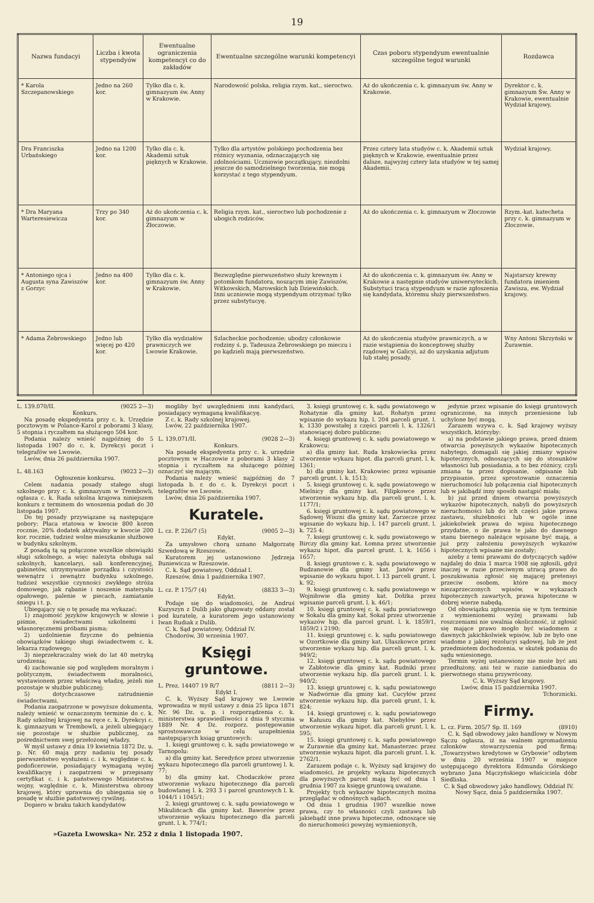19
| Nazwa fundacyi | Liczba i kwota stypendyów | Ewentualne ograniczenia kompetencyi co do zakładów | Ewentualne szczególne warunki kompetencyi | Czas poboru stypendyum ewentualnie szczególne tegoż warunki | Rozdawca |
| --- | --- | --- | --- | --- | --- |
| * Karola Szczepanowskiego | Jedno na 260 kor. | Tylko dla c. k. gimnazyum św. Anny w Krakowie. | Narodowość polska, religia rzym. kat., sieroctwo. | Aż do ukończenia c. k. gimnazyum św. Anny w Krakowie. | Dyrektor c. k. gimnazyum Św. Anny w Krakowie, ewentualnie Wydział krajowy. |
| Dra Franciszka Urbańskiego | Jedno na 1200 kor. | Tylko dla c. k. Akademii sztuk pięknych w Krakowie. | Tylko dla artystów polskiego pochodzenia bez różnicy wyznania, odznaczających się zdolnościami. Uczniowie początkujący, niezdolni jeszcze do samodzielnego tworzenia, nie mogą korzystać z tego stypendyum. | Przez cztery lata studyów c. k. Akademii sztuk pięknych w Krakowie, ewentualnie przez dalsze, najwyżej cztery lata studyów w tej samej Akademii. | Wydział krajowy. |
| * Dra Maryana Warteresiewicza | Trzy po 340 kor. | Aż do ukończenia c. k. gimnazyum w Złoczowie. | Religia rzym. kat., sieroctwo lub pochodzenie z ubogich rodziców. | Aż do ukończenia c. k. gimnazyum w Złoczowie | Rzym.-kat. katecheta przy c. k. gimnazyum w Złoczowie. |
| * Antoniego ojca i Augusta syna Zawiszów z Gorzyc | Jedno na 400 kor. | Tylko dla c. k. gimnazyum św. Anny w Krakowie. | Bezwzględne pierwszeństwo służy krewnym i potomkom fundatora, noszącym imię Zawiszów, Witkowskich, Marowskich lub Dziewińskich. Inni uczniowie mogą stypendyum otrzymać tylko przez substytucyę. | Aż do ukończenia c. k. gimnazyum św. Anny w Krakowie a następnie studyów uniwersyteckich. Substytuci tracą stypendyum w razie zgłoszenia się kandydata, któremu służy pierwszeństwo. | Najstarszy krewny fundatora imieniem Zawisza, ew. Wydział krajowy. |
| * Adama Żebrowskiego | Jedno lub więcej po 420 kor. | Tylko dla wydziałów prawniczych we Lwowie Krakowie. | Szlacheckie pochodzenie; ubodzy członkowie rodziny ś. p. Tadeusza Żebrowskiego po mieczu i po kądzieli mają pierwszeństwo. | Aż do ukończenia studyów prawniczych, a w razie wstąpienia do konceptowej służby rządowej w Galicyi, aż do uzyskania adjutum lub stałej posady. | Wny Antoni Skrzyński w Żurawnie. |
L. 139.070/II. (9025 2—3)
Konkurs.
Na posadę ekspedyenta przy c. k. Urzędzie pocztowym w Polance-Karol z poborami 3 klasy, 5 stopnia i ryczałtem na służącego 504 kor.
Podania należy wnieść najpóźniej do 5 listopada 1907 do c. k. Dyrekcyi poczt i telegrafów we Lwowie.
Lwów, dnia 26 października 1907.
L. 48.163 (9023 2—3)
Ogłoszenie konkursu.
Celem nadania posady stałego sługi szkolnego przy c. k. gimnazyum w Trembowli, ogłasza c. k. Rada szkolna krajowa niniejszem konkurs z terminem do wnoszenia podań do 30 listopada 1907.
Do tej posady przywiązane są następujące pobory: Płaca etatowa w kwocie 800 koron rocznie, 20% dodatek aktywalny w kwocie 200 kor. rocznie, tudzież wolne mieszkanie służbowe w budynku szkolnym.
Z posadą tą są połączone wszelkie obowiązki sługi szkolnego, a więc należyta obsługa sal szkolnych, kancelaryi, sali konferencyjnej, gabinetów, utrzymywanie porządku i czystości wewnątrz i zewnątrz budynku szkolnego, tudzież wszystkie czynności zwykłego stróża domowego, jak rąbanie i noszenie materyału opałowego, palenie w piecach, zamiatanie śniegu i t. p.
Ubiegający się o tę posadę ma wykazać:
1) znajomość języków krajowych w słowie i piśmie, świadectwami szkolnemi i własnoręcznemi próbami pisma;
2) uzdolnienie fizyczne do pełnienia obowiązków takiego sługi świadectwem c. k. lekarza rządowego;
3) nieprzekraczalny wiek do lat 40 metryką urodzenia;
4) zachowanie się pod względem moralnym i politycznym, świadectwem moralności, wystawionem przez właściwą władzę, jeżeli nie pozostaje w służbie publicznej;
5) dotychczasowe zatrudnienie świadectwami.
Podania zaopatrzone w powyższe dokumenta, należy wnieść w oznaczonym terminie do c. k. Rady szkolnej krajowej na ręce c. k. Dyrekcyi c. k. gimnazyum w Trembowli, a jeżeli ubiegający się pozostaje w służbie publicznej, za pośrednictwem swej przełożonej władzy.
W myśl ustawy z dnia 19 kwietnia 1872 Dz. u. p. Nr. 60 mają przy nadaniu tej posady pierwszeństwo wysłużeni c. i k. względnie c. k. podoficerowie, posiadający wymaganą wyżej kwalifikacyę i zaopatrzeni w przepisany certyfikat c. i k. państwowego Ministerstwa wojny, względnie c. k. Ministerstwa obrony krajowej, który uprawnia do ubiegania się o posadę w służbie państwowej cywilnej.
Dopiero w braku takich kandydatów
mogliby być uwzględnieni inni kandydaci, posiadający wymaganą kwalifikacyę.
Z c. k. Rady szkolnej krajowej.
Lwów, 22 października 1907.
L. 139.071/II. (9028 2—3)
Konkurs.
Na posadę ekspedyenta przy c. k. urzędzie pocztowym w Haczowie z poborami 3 klasy 2 stopnia i ryczałtem na służącego później oznaczyć się mającym.
Podania należy wnieść najpóźniej do 7 listopada b. r. do c. k. Dyrekcyi poczt i telegrafów we Lwowie.
Lwów, dnia 26 października 1907.
Kuratele.
L. cz. P. 226/7 (5) (9005 2—3)
Edykt.
Za umysłowo chorą uznano Małgorzatę Szwedową w Rzeszowie.
Kuratorem jej ustanowiono Jędrzeja Buniewicza w Rzeszowie.
C. k. Sąd powiatowy, Oddział I.
Rzeszów, dnia 1 października 1907.
L. cz. P. 175/7 (4) (8833 3—3)
Edykt.
Podaje się do wiadomości, że Andruś Kuzyszyn z Dulib jako głupowaty oddany został pod kuratelę, a kuratorem jego ustanowiony Iwan Rudiak z Dulib.
C. k. Sąd powiatowy, Oddział IV.
Chodorów, 30 września 1907.
Księgi gruntowe.
L. Prez. 14407 19 R/7 (8811 2—3)
Edykt I.
C. k. Wyższy Sąd krajowy we Lwowie wprowadza w myśl ustawy z dnia 25 lipca 1871 Nr. 96 Dz. u. p. i rozporządzenia c. k. ministerstwa sprawiedliwości z dnia 9 stycznia 1889 Nr. 4 Dz. rozporz. postępowanie sprostowawcze w celu uzupełnienia następujących ksiąg gruntowych:
1. księgi gruntowej c. k. sądu powiatowego w Tarnopolu:
a) dla gminy kat. Seredyńce przez utworzenie wykazu hipotecznego dla parceli gruntowej l. k. 77;
b) dla gminy kat. Chodaczków przez utworzenie wykazu hipotecznego dla parceli budowlanej l. k. 293 3 i parcel gruntowych l. k. 1044/1 i 1045/1;
2. księgi gruntowej c. k. sądu powiatowego w Mikulińcach dla gminy kat. Baworów przez utworzenie wykazu hipotecznego dla parceli grunt. l. k. 774/1;
3. księgi gruntowej c. k. sądu powiatowego w Rohatynie dla gminy kat. Rohatyn przez wpisanie do wykazu hip. l. 204 parceli grunt. l. k. 1330 powstałej z części parceli l. k. 1326/1 stanowiącej dobro publiczne;
4. księgi gruntowej c. k. sądu powiatowego w Krakowcu:
a) dla gminy kat. Ruda krakowiecka przez utworzenie wykazu hipot. dla parceli grunt. l. k. 1361;
b) dla gminy kat. Krakowiec przez wpisanie parceli grunt. l. k. 1513;
5. księgi gruntowej c. k. sądu powiatowego w Mielnicy dla gminy kat. Filipkowce przez utworzenie wykazu hip. dla parceli grunt. l. k. 1177/1;
6. księgi gruntowej c. k. sądu powiatowego w Sądowej Wiszni dla gminy kat. Zarzecze przez wpisanie do wykazu hip. l. 147 parceli grunt. l. k. 725 4;
7. księgi gruntowej c. k. sądu powiatowego w Birczy dla gminy kat. Łomna przez utworzenie wykazu hipot. dla parcel grunt. l. k. 1656 i 1657;
8. księgi gruntowe c. k. sądu powiatowego w Budzanowie dla gminy kat. Janów przez wpisanie do wykazu hipot. l. 13 parceli grunt. l. k. 92;
9. księgi gruntowej c. k. sądu powiatowego w Wojniłowie dla gminy kat. Dołżka przez wpisanie parceli grunt. l. k. 46/1;
10. księgi gruntowej c. k. sądu powiatowego w Sokalu dla gminy kat. Sokal przez utworzenie wykazów hip. dla parcel grunt. l. k. 1859/1, 1859/2 i 2190;
11. księgi gruntowej c. k. sądu powiatowego w Ozortkowie dla gminy kat. Ułaszkowce przez utworzenie wykazu hip. dla parceli grunt. l. k. 949/2;
12. księgi gruntowej c. k. sądu powiatowego w Zabłotowie dla gminy kat. Rudniki przez utworzenie wykazu hip. dla parceli grunt. l. k. 940/2;
13. księgi gruntowej c. k. sądu powiatowego w Nadwórnie dla gminy kat. Cucyłów przez utworzenie wykazu hip. dla parceli grunt. l. k. 824;
14. księgi gruntowej c. k. sądu powiatowego w Kałuszu dla gminy kat. Niebyłów przez utworzenie wykazu hipot. dla parceli grunt. l. k. 595;
15. księgi gruntowej c. k. sądu powiatowego w Żurawnie dla gminy kat. Manasterzec przez utworzenie wykazu hipot. dla parceli grunt. l. k. 2762/1.
Zarazem podaje c. k. Wyższy sąd krajowy do wiadomości, że projekty wykazu hipotecznych dla powyższych parcel mają być od dnia 1 grudnia 1907 za księgę gruntową uważane.
Projekty tych wykazów hipotecznych można przeglądać w odnośnych sądach.
Od dnia 1 grudnia 1907 wszelkie nowe prawa, czy to własności czyli zastawu lub jakiebądź inne prawa hipoteczne, odnoszące się do nieruchomości powyżej wymienionych,
jedynie przez wpisanie do księgi gruntowych ograniczone, na innych przeniesione lub uchylone być mogą.
Zarazem wzywa c. k. Sąd krajowy wyższy wszystkich, którzyby:
a) na podstawie jakiego prawa, przed dniem otwarcia powyższych wykazów hipotecznych nabytego, domagali się jakiej zmiany wpisów hipotecznych, odnoszących się do stosunków własności lub posiadania, a to bez różnicy, czyli zmiana ta przez dopisanie, odpisanie lub przypisanie, przez sprostowanie oznaczenia nieruchomości lub połączenia ciał hipotecznych lub w jakibądź inny sposób nastąpić miała;
b) już przed dniem otwarcia powyższych wykazów hipotecznych, nabyli do powyższych nieruchomości lub do ich części jakie prawa zastawu, służebności lub w ogóle inne jakiekolwiek prawa do wpisu hipotecznego przydatne, o ile prawa te jako do dawnego stanu biernego należące wpisane być mają, a już przy założeniu powyższych wykazów hipotecznych wpisane nie zostały;
ażeby z temi prawami do dotyczących sądów najdalej do dnia 1 marca 1908 się zgłosili, gdyż inaczej w razie przeciwnym utracą prawo do poszukiwania zgłosić się mającej pretensyi przeciw osobom, które na mocy niezaprzeczonych wpisów, w wykazach hipotecznych zawartych, prawa hipoteczne w dobrej wierze nabędą.
Od obowiązku zgłoszenia się w tym terminie z wymienionemi wyżej prawami lub roszczeniami nie uwalnia okoliczność, iż zgłosić się mające prawo mogło być wiadomem z dawnych jakichkolwiek wpisów, lub że było one wiadome z jakiej rezolucyi sądowej, lub że jest przedmiotem dochodzenia, w skutek podania do sądu wniesionego.
Termin wyżej ustanowiony nie może być ani przedłużony, ani też w razie zaniedbania do pierwotnego stanu przywrócony.
C. k. Wyższy Sąd krajowy.
Lwów, dnia 15 października 1907.
Tchorznicki.
Firmy.
L. cz. Firm. 205/7 Sp. II. 169 (8910)
C. k. Sąd obwodowy jako handlowy w Nowym Sączu ogłasza, iż na walnem zgromadzeniu członków stowarzyszenia pod firmą: „Towarzystwo kredytowe w Grybowie“ odbytem w dniu 20 września 1907 w miejsce ustępującego dyrektora Edmunda Górskiego wybrano Jana Mączyńskiego właściciela dóbr Siedliska.
C. k Sąd obwodowy jako handlowy, Oddział IV.
Nowy Sącz, dnia 5 października 1907.
»Gazeta Lwowska« Nr. 252 z dnia 1 listopada 1907.